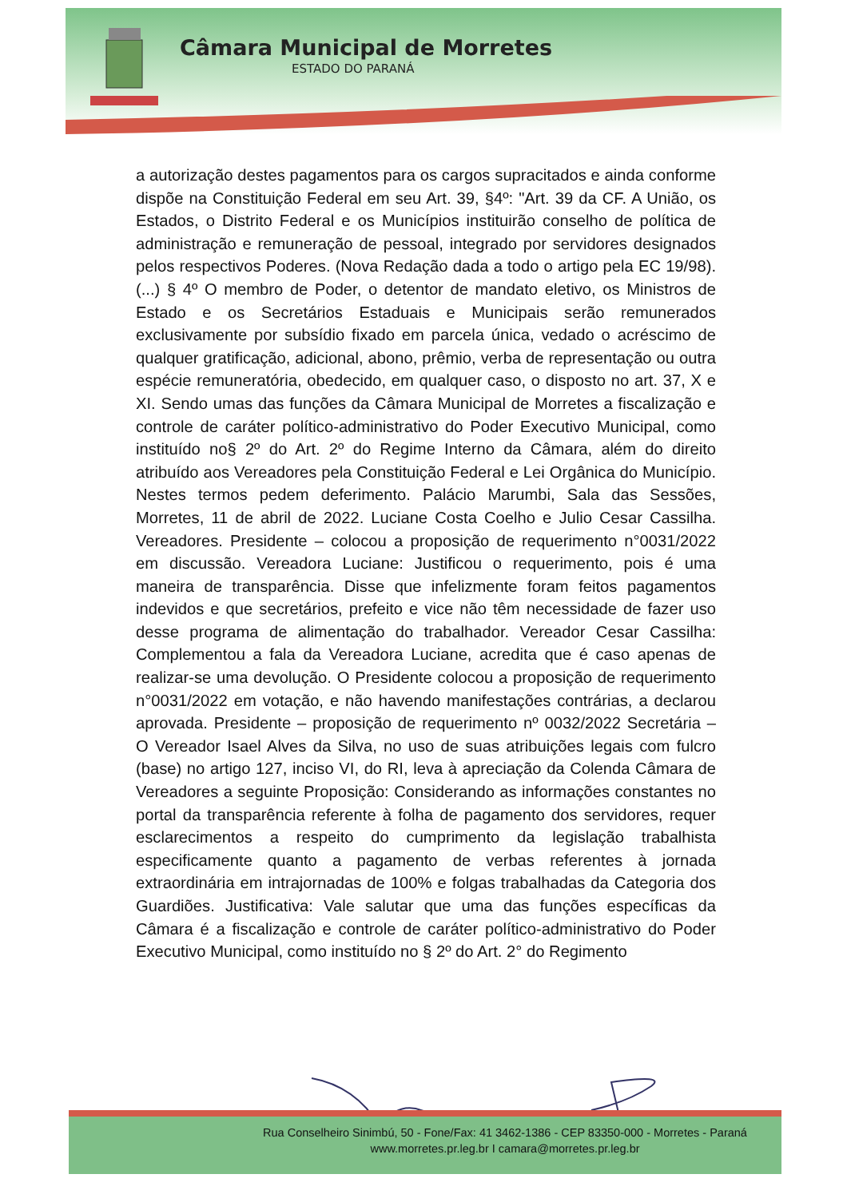Câmara Municipal de Morretes
ESTADO DO PARANÁ
a autorização destes pagamentos para os cargos supracitados e ainda conforme dispõe na Constituição Federal em seu Art. 39, §4º: "Art. 39 da CF. A União, os Estados, o Distrito Federal e os Municípios instituirão conselho de política de administração e remuneração de pessoal, integrado por servidores designados pelos respectivos Poderes. (Nova Redação dada a todo o artigo pela EC 19/98). (...) § 4º O membro de Poder, o detentor de mandato eletivo, os Ministros de Estado e os Secretários Estaduais e Municipais serão remunerados exclusivamente por subsídio fixado em parcela única, vedado o acréscimo de qualquer gratificação, adicional, abono, prêmio, verba de representação ou outra espécie remuneratória, obedecido, em qualquer caso, o disposto no art. 37, X e XI. Sendo umas das funções da Câmara Municipal de Morretes a fiscalização e controle de caráter político-administrativo do Poder Executivo Municipal, como instituído no§ 2º do Art. 2º do Regime Interno da Câmara, além do direito atribuído aos Vereadores pela Constituição Federal e Lei Orgânica do Município. Nestes termos pedem deferimento. Palácio Marumbi, Sala das Sessões, Morretes, 11 de abril de 2022. Luciane Costa Coelho e Julio Cesar Cassilha. Vereadores. Presidente – colocou a proposição de requerimento n°0031/2022 em discussão. Vereadora Luciane: Justificou o requerimento, pois é uma maneira de transparência. Disse que infelizmente foram feitos pagamentos indevidos e que secretários, prefeito e vice não têm necessidade de fazer uso desse programa de alimentação do trabalhador. Vereador Cesar Cassilha: Complementou a fala da Vereadora Luciane, acredita que é caso apenas de realizar-se uma devolução. O Presidente colocou a proposição de requerimento n°0031/2022 em votação, e não havendo manifestações contrárias, a declarou aprovada. Presidente – proposição de requerimento nº 0032/2022 Secretária – O Vereador Isael Alves da Silva, no uso de suas atribuições legais com fulcro (base) no artigo 127, inciso VI, do RI, leva à apreciação da Colenda Câmara de Vereadores a seguinte Proposição: Considerando as informações constantes no portal da transparência referente à folha de pagamento dos servidores, requer esclarecimentos a respeito do cumprimento da legislação trabalhista especificamente quanto a pagamento de verbas referentes à jornada extraordinária em intrajornadas de 100% e folgas trabalhadas da Categoria dos Guardiões. Justificativa: Vale salutar que uma das funções específicas da Câmara é a fiscalização e controle de caráter político-administrativo do Poder Executivo Municipal, como instituído no § 2º do Art. 2° do Regimento
Rua Conselheiro Sinimbú, 50 - Fone/Fax: 41 3462-1386 - CEP 83350-000 - Morretes - Paraná
www.morretes.pr.leg.br I camara@morretes.pr.leg.br